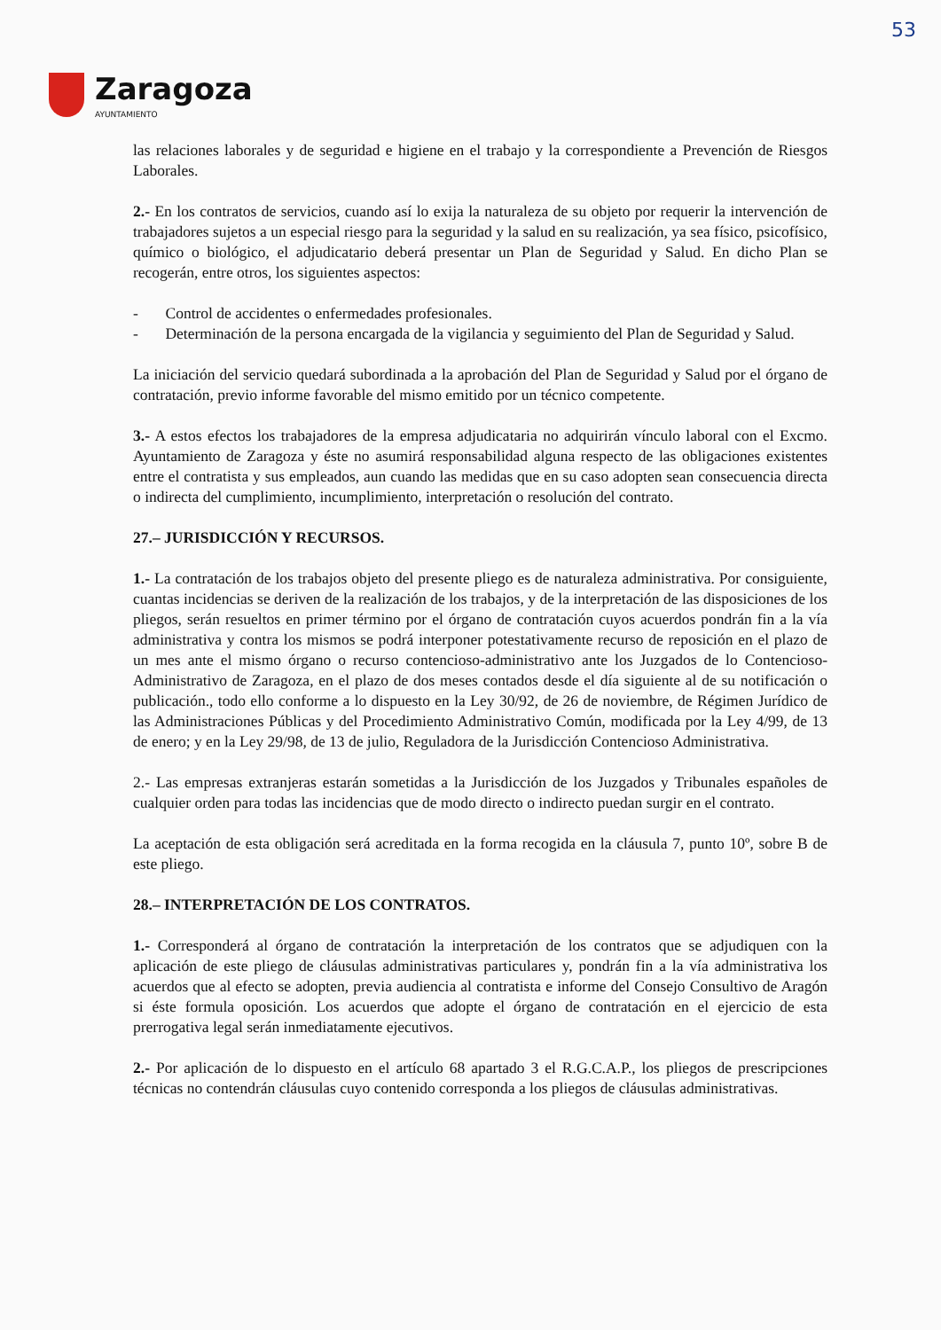53
Zaragoza
AYUNTAMIENTO
las relaciones laborales y de seguridad e higiene en el trabajo y la correspondiente a Prevención de Riesgos Laborales.
2.- En los contratos de servicios, cuando así lo exija la naturaleza de su objeto por requerir la intervención de trabajadores sujetos a un especial riesgo para la seguridad y la salud en su realización, ya sea físico, psicofísico, químico o biológico, el adjudicatario deberá presentar un Plan de Seguridad y Salud. En dicho Plan se recogerán, entre otros, los siguientes aspectos:
- Control de accidentes o enfermedades profesionales.
- Determinación de la persona encargada de la vigilancia y seguimiento del Plan de Seguridad y Salud.
La iniciación del servicio quedará subordinada a la aprobación del Plan de Seguridad y Salud por el órgano de contratación, previo informe favorable del mismo emitido por un técnico competente.
3.- A estos efectos los trabajadores de la empresa adjudicataria no adquirirán vínculo laboral con el Excmo. Ayuntamiento de Zaragoza y éste no asumirá responsabilidad alguna respecto de las obligaciones existentes entre el contratista y sus empleados, aun cuando las medidas que en su caso adopten sean consecuencia directa o indirecta del cumplimiento, incumplimiento, interpretación o resolución del contrato.
27.– JURISDICCIÓN Y RECURSOS.
1.- La contratación de los trabajos objeto del presente pliego es de naturaleza administrativa. Por consiguiente, cuantas incidencias se deriven de la realización de los trabajos, y de la interpretación de las disposiciones de los pliegos, serán resueltos en primer término por el órgano de contratación cuyos acuerdos pondrán fin a la vía administrativa y contra los mismos se podrá interponer potestativamente recurso de reposición en el plazo de un mes ante el mismo órgano o recurso contencioso-administrativo ante los Juzgados de lo Contencioso-Administrativo de Zaragoza, en el plazo de dos meses contados desde el día siguiente al de su notificación o publicación., todo ello conforme a lo dispuesto en la Ley 30/92, de 26 de noviembre, de Régimen Jurídico de las Administraciones Públicas y del Procedimiento Administrativo Común, modificada por la Ley 4/99, de 13 de enero; y en la Ley 29/98, de 13 de julio, Reguladora de la Jurisdicción Contencioso Administrativa.
2.- Las empresas extranjeras estarán sometidas a la Jurisdicción de los Juzgados y Tribunales españoles de cualquier orden para todas las incidencias que de modo directo o indirecto puedan surgir en el contrato.
La aceptación de esta obligación será acreditada en la forma recogida en la cláusula 7, punto 10º, sobre B de este pliego.
28.– INTERPRETACIÓN DE LOS CONTRATOS.
1.- Corresponderá al órgano de contratación la interpretación de los contratos que se adjudiquen con la aplicación de este pliego de cláusulas administrativas particulares y, pondrán fin a la vía administrativa los acuerdos que al efecto se adopten, previa audiencia al contratista e informe del Consejo Consultivo de Aragón si éste formula oposición. Los acuerdos que adopte el órgano de contratación en el ejercicio de esta prerrogativa legal serán inmediatamente ejecutivos.
2.- Por aplicación de lo dispuesto en el artículo 68 apartado 3 el R.G.C.A.P., los pliegos de prescripciones técnicas no contendrán cláusulas cuyo contenido corresponda a los pliegos de cláusulas administrativas.